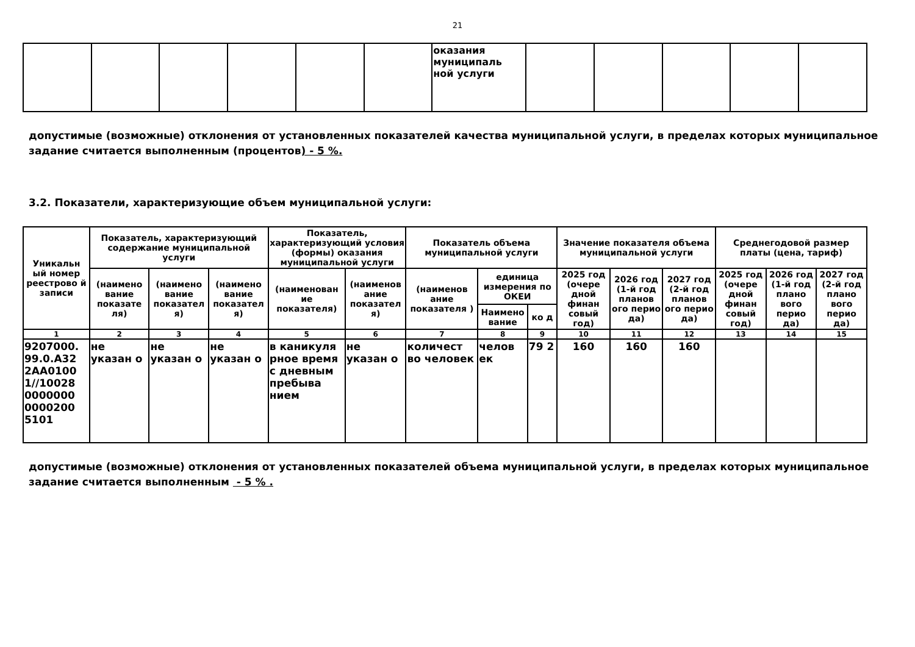21
| | | | | | | оказания муниципаль ной услуги | | | | | |
допустимые (возможные) отклонения от установленных показателей качества муниципальной услуги, в пределах которых муниципальное задание считается выполненным (процентов) - 5 %.
3.2. Показатели, характеризующие объем муниципальной услуги:
| Уникальн ый номер реестрово й записи | Показатель, характеризующий содержание муниципальной услуги | | | Показатель, характеризующий условия (формы) оказания муниципальной услуги | | Показатель объема муниципальной услуги | | | Значение показателя объема муниципальной услуги | | | Среднегодовой размер платы (цена, тариф) | | |
| --- | --- | --- | --- | --- | --- | --- | --- | --- | --- | --- | --- | --- | --- | --- |
| | (наимено вание показате ля) | (наимено вание показател я) | (наимено вание показател я) | (наименован ие показателя) | (наименов ание показател я) | (наименов ание показателя ) | единица измерения по ОКЕИ | | 2025 год (очере дной финан совый год) | 2026 год (1-й год планов ого перио да) | 2027 год (2-й год планов ого перио да) | 2025 год (очере дной финан совый год) | 2026 год (1-й год плано вого перио да) | 2027 год (2-й год плано вого перио да) |
| | | | | | | | Наимено вание | ко д | | | | | | |
| 1 | 2 | 3 | 4 | 5 | 6 | 7 | 8 | 9 | 10 | 11 | 12 | 13 | 14 | 15 |
| 9207000. 99.0.А32 2АА0100 1//10028 0000000 0000200 5101 | не указан о | не указан о | не указан о | в каникуля рное время с дневным пребыва нием | не указан о | количест во человек | челов ек | 79 2 | 160 | 160 | 160 | | | |
допустимые (возможные) отклонения от установленных показателей объема муниципальной услуги, в пределах которых муниципальное задание считается выполненным - 5 % .